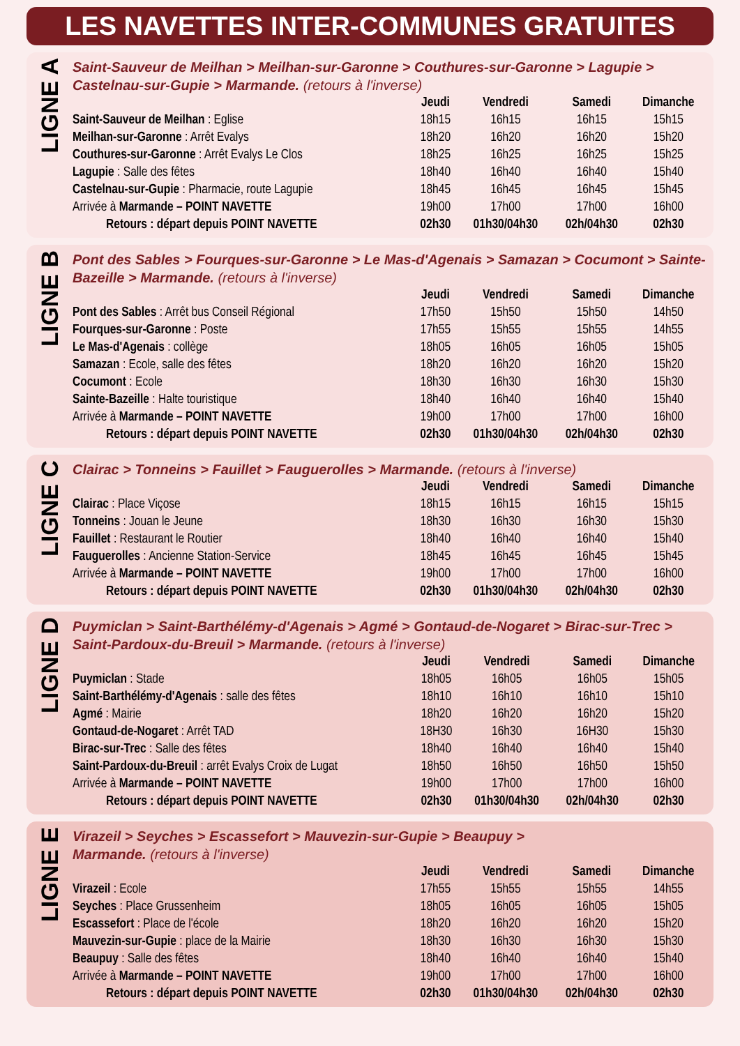LES NAVETTES INTER-COMMUNES GRATUITES
LIGNE A
Saint-Sauveur de Meilhan > Meilhan-sur-Garonne > Couthures-sur-Garonne > Lagupie > Castelnau-sur-Gupie > Marmande. (retours à l'inverse)
| | Jeudi | Vendredi | Samedi | Dimanche |
| --- | --- | --- | --- | --- |
| Saint-Sauveur de Meilhan : Eglise | 18h15 | 16h15 | 16h15 | 15h15 |
| Meilhan-sur-Garonne : Arrêt Evalys | 18h20 | 16h20 | 16h20 | 15h20 |
| Couthures-sur-Garonne : Arrêt Evalys Le Clos | 18h25 | 16h25 | 16h25 | 15h25 |
| Lagupie : Salle des fêtes | 18h40 | 16h40 | 16h40 | 15h40 |
| Castelnau-sur-Gupie : Pharmacie, route Lagupie | 18h45 | 16h45 | 16h45 | 15h45 |
| Arrivée à Marmande – POINT NAVETTE | 19h00 | 17h00 | 17h00 | 16h00 |
| Retours : départ depuis POINT NAVETTE | 02h30 | 01h30/04h30 | 02h/04h30 | 02h30 |
LIGNE B
Pont des Sables > Fourques-sur-Garonne > Le Mas-d'Agenais > Samazan > Cocumont > Sainte-Bazeille > Marmande. (retours à l'inverse)
| | Jeudi | Vendredi | Samedi | Dimanche |
| --- | --- | --- | --- | --- |
| Pont des Sables : Arrêt bus Conseil Régional | 17h50 | 15h50 | 15h50 | 14h50 |
| Fourques-sur-Garonne : Poste | 17h55 | 15h55 | 15h55 | 14h55 |
| Le Mas-d'Agenais : collège | 18h05 | 16h05 | 16h05 | 15h05 |
| Samazan : Ecole, salle des fêtes | 18h20 | 16h20 | 16h20 | 15h20 |
| Cocumont : Ecole | 18h30 | 16h30 | 16h30 | 15h30 |
| Sainte-Bazeille : Halte touristique | 18h40 | 16h40 | 16h40 | 15h40 |
| Arrivée à Marmande – POINT NAVETTE | 19h00 | 17h00 | 17h00 | 16h00 |
| Retours : départ depuis POINT NAVETTE | 02h30 | 01h30/04h30 | 02h/04h30 | 02h30 |
LIGNE C
Clairac > Tonneins > Fauillet > Fauguerolles > Marmande. (retours à l'inverse)
| | Jeudi | Vendredi | Samedi | Dimanche |
| --- | --- | --- | --- | --- |
| Clairac : Place Viçose | 18h15 | 16h15 | 16h15 | 15h15 |
| Tonneins : Jouan le Jeune | 18h30 | 16h30 | 16h30 | 15h30 |
| Fauillet : Restaurant le Routier | 18h40 | 16h40 | 16h40 | 15h40 |
| Fauguerolles : Ancienne Station-Service | 18h45 | 16h45 | 16h45 | 15h45 |
| Arrivée à Marmande – POINT NAVETTE | 19h00 | 17h00 | 17h00 | 16h00 |
| Retours : départ depuis POINT NAVETTE | 02h30 | 01h30/04h30 | 02h/04h30 | 02h30 |
LIGNE D
Puymiclan > Saint-Barthélémy-d'Agenais > Agmé > Gontaud-de-Nogaret > Birac-sur-Trec > Saint-Pardoux-du-Breuil > Marmande. (retours à l'inverse)
| | Jeudi | Vendredi | Samedi | Dimanche |
| --- | --- | --- | --- | --- |
| Puymiclan : Stade | 18h05 | 16h05 | 16h05 | 15h05 |
| Saint-Barthélémy-d'Agenais : salle des fêtes | 18h10 | 16h10 | 16h10 | 15h10 |
| Agmé : Mairie | 18h20 | 16h20 | 16h20 | 15h20 |
| Gontaud-de-Nogaret : Arrêt TAD | 18H30 | 16h30 | 16H30 | 15h30 |
| Birac-sur-Trec : Salle des fêtes | 18h40 | 16h40 | 16h40 | 15h40 |
| Saint-Pardoux-du-Breuil : arrêt Evalys Croix de Lugat | 18h50 | 16h50 | 16h50 | 15h50 |
| Arrivée à Marmande – POINT NAVETTE | 19h00 | 17h00 | 17h00 | 16h00 |
| Retours : départ depuis POINT NAVETTE | 02h30 | 01h30/04h30 | 02h/04h30 | 02h30 |
LIGNE E
Virazeil > Seyches > Escassefort > Mauvezin-sur-Gupie > Beaupuy >
Marmande. (retours à l'inverse)
| | Jeudi | Vendredi | Samedi | Dimanche |
| --- | --- | --- | --- | --- |
| Virazeil : Ecole | 17h55 | 15h55 | 15h55 | 14h55 |
| Seyches : Place Grussenheim | 18h05 | 16h05 | 16h05 | 15h05 |
| Escassefort : Place de l'école | 18h20 | 16h20 | 16h20 | 15h20 |
| Mauvezin-sur-Gupie : place de la Mairie | 18h30 | 16h30 | 16h30 | 15h30 |
| Beaupuy : Salle des fêtes | 18h40 | 16h40 | 16h40 | 15h40 |
| Arrivée à Marmande – POINT NAVETTE | 19h00 | 17h00 | 17h00 | 16h00 |
| Retours : départ depuis POINT NAVETTE | 02h30 | 01h30/04h30 | 02h/04h30 | 02h30 |